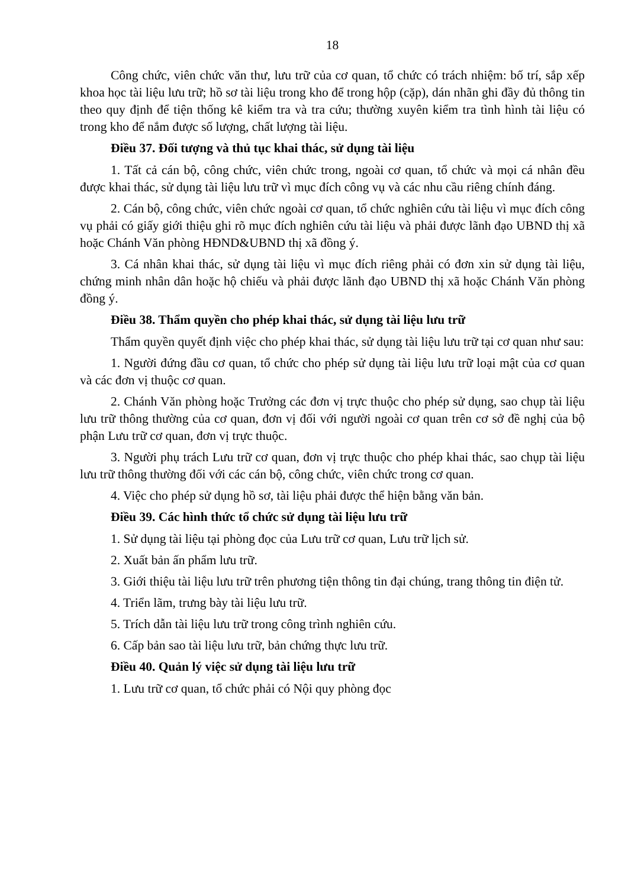18
Công chức, viên chức văn thư, lưu trữ của cơ quan, tổ chức có trách nhiệm: bố trí, sắp xếp khoa học tài liệu lưu trữ; hồ sơ tài liệu trong kho để trong hộp (cặp), dán nhãn ghi đầy đủ thông tin theo quy định để tiện thống kê kiểm tra và tra cứu; thường xuyên kiểm tra tình hình tài liệu có trong kho để nắm được số lượng, chất lượng tài liệu.
Điều 37. Đối tượng và thủ tục khai thác, sử dụng tài liệu
1. Tất cả cán bộ, công chức, viên chức trong, ngoài cơ quan, tổ chức và mọi cá nhân đều được khai thác, sử dụng tài liệu lưu trữ vì mục đích công vụ và các nhu cầu riêng chính đáng.
2. Cán bộ, công chức, viên chức ngoài cơ quan, tổ chức nghiên cứu tài liệu vì mục đích công vụ phải có giấy giới thiệu ghi rõ mục đích nghiên cứu tài liệu và phải được lãnh đạo UBND thị xã hoặc Chánh Văn phòng HĐND&UBND thị xã đồng ý.
3. Cá nhân khai thác, sử dụng tài liệu vì mục đích riêng phải có đơn xin sử dụng tài liệu, chứng minh nhân dân hoặc hộ chiếu và phải được lãnh đạo UBND thị xã hoặc Chánh Văn phòng đồng ý.
Điều 38. Thẩm quyền cho phép khai thác, sử dụng tài liệu lưu trữ
Thẩm quyền quyết định việc cho phép khai thác, sử dụng tài liệu lưu trữ tại cơ quan như sau:
1. Người đứng đầu cơ quan, tổ chức cho phép sử dụng tài liệu lưu trữ loại mật của cơ quan và các đơn vị thuộc cơ quan.
2. Chánh Văn phòng hoặc Trưởng các đơn vị trực thuộc cho phép sử dụng, sao chụp tài liệu lưu trữ thông thường của cơ quan, đơn vị đối với người ngoài cơ quan trên cơ sở đề nghị của bộ phận Lưu trữ cơ quan, đơn vị trực thuộc.
3. Người phụ trách Lưu trữ cơ quan, đơn vị trực thuộc cho phép khai thác, sao chụp tài liệu lưu trữ thông thường đối với các cán bộ, công chức, viên chức trong cơ quan.
4. Việc cho phép sử dụng hồ sơ, tài liệu phải được thể hiện bằng văn bản.
Điều 39. Các hình thức tổ chức sử dụng tài liệu lưu trữ
1. Sử dụng tài liệu tại phòng đọc của Lưu trữ cơ quan, Lưu trữ lịch sử.
2. Xuất bản ấn phẩm lưu trữ.
3. Giới thiệu tài liệu lưu trữ trên phương tiện thông tin đại chúng, trang thông tin điện tử.
4. Triển lãm, trưng bày tài liệu lưu trữ.
5. Trích dẫn tài liệu lưu trữ trong công trình nghiên cứu.
6. Cấp bản sao tài liệu lưu trữ, bản chứng thực lưu trữ.
Điều 40. Quản lý việc sử dụng tài liệu lưu trữ
1. Lưu trữ cơ quan, tổ chức phải có Nội quy phòng đọc